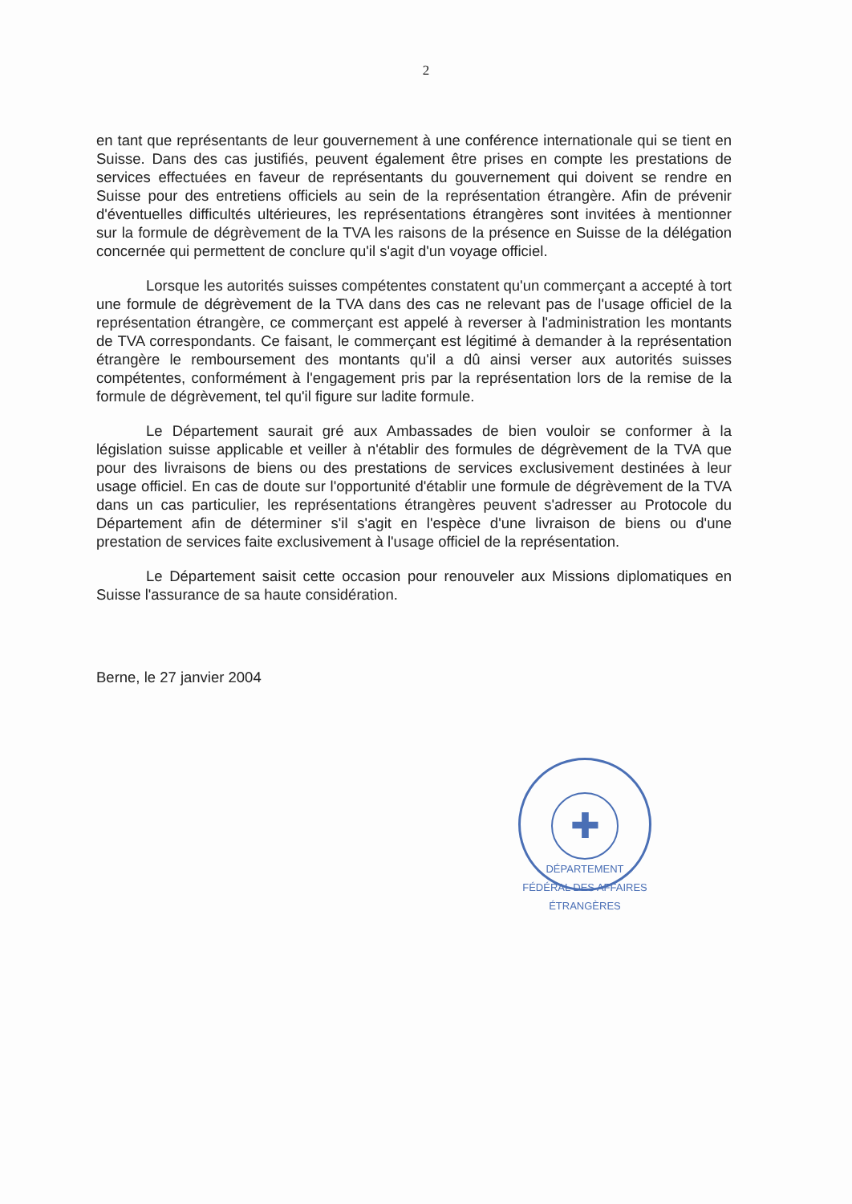2
en tant que représentants de leur gouvernement à une conférence internationale qui se tient en Suisse. Dans des cas justifiés, peuvent également être prises en compte les prestations de services effectuées en faveur de représentants du gouvernement qui doivent se rendre en Suisse pour des entretiens officiels au sein de la représentation étrangère. Afin de prévenir d'éventuelles difficultés ultérieures, les représentations étrangères sont invitées à mentionner sur la formule de dégrèvement de la TVA les raisons de la présence en Suisse de la délégation concernée qui permettent de conclure qu'il s'agit d'un voyage officiel.
Lorsque les autorités suisses compétentes constatent qu'un commerçant a accepté à tort une formule de dégrèvement de la TVA dans des cas ne relevant pas de l'usage officiel de la représentation étrangère, ce commerçant est appelé à reverser à l'administration les montants de TVA correspondants. Ce faisant, le commerçant est légitimé à demander à la représentation étrangère le remboursement des montants qu'il a dû ainsi verser aux autorités suisses compétentes, conformément à l'engagement pris par la représentation lors de la remise de la formule de dégrèvement, tel qu'il figure sur ladite formule.
Le Département saurait gré aux Ambassades de bien vouloir se conformer à la législation suisse applicable et veiller à n'établir des formules de dégrèvement de la TVA que pour des livraisons de biens ou des prestations de services exclusivement destinées à leur usage officiel. En cas de doute sur l'opportunité d'établir une formule de dégrèvement de la TVA dans un cas particulier, les représentations étrangères peuvent s'adresser au Protocole du Département afin de déterminer s'il s'agit en l'espèce d'une livraison de biens ou d'une prestation de services faite exclusivement à l'usage officiel de la représentation.
Le Département saisit cette occasion pour renouveler aux Missions diplomatiques en Suisse l'assurance de sa haute considération.
Berne, le 27 janvier 2004
✚
DÉPARTEMENT FÉDÉRAL DES AFFAIRES ÉTRANGÈRES